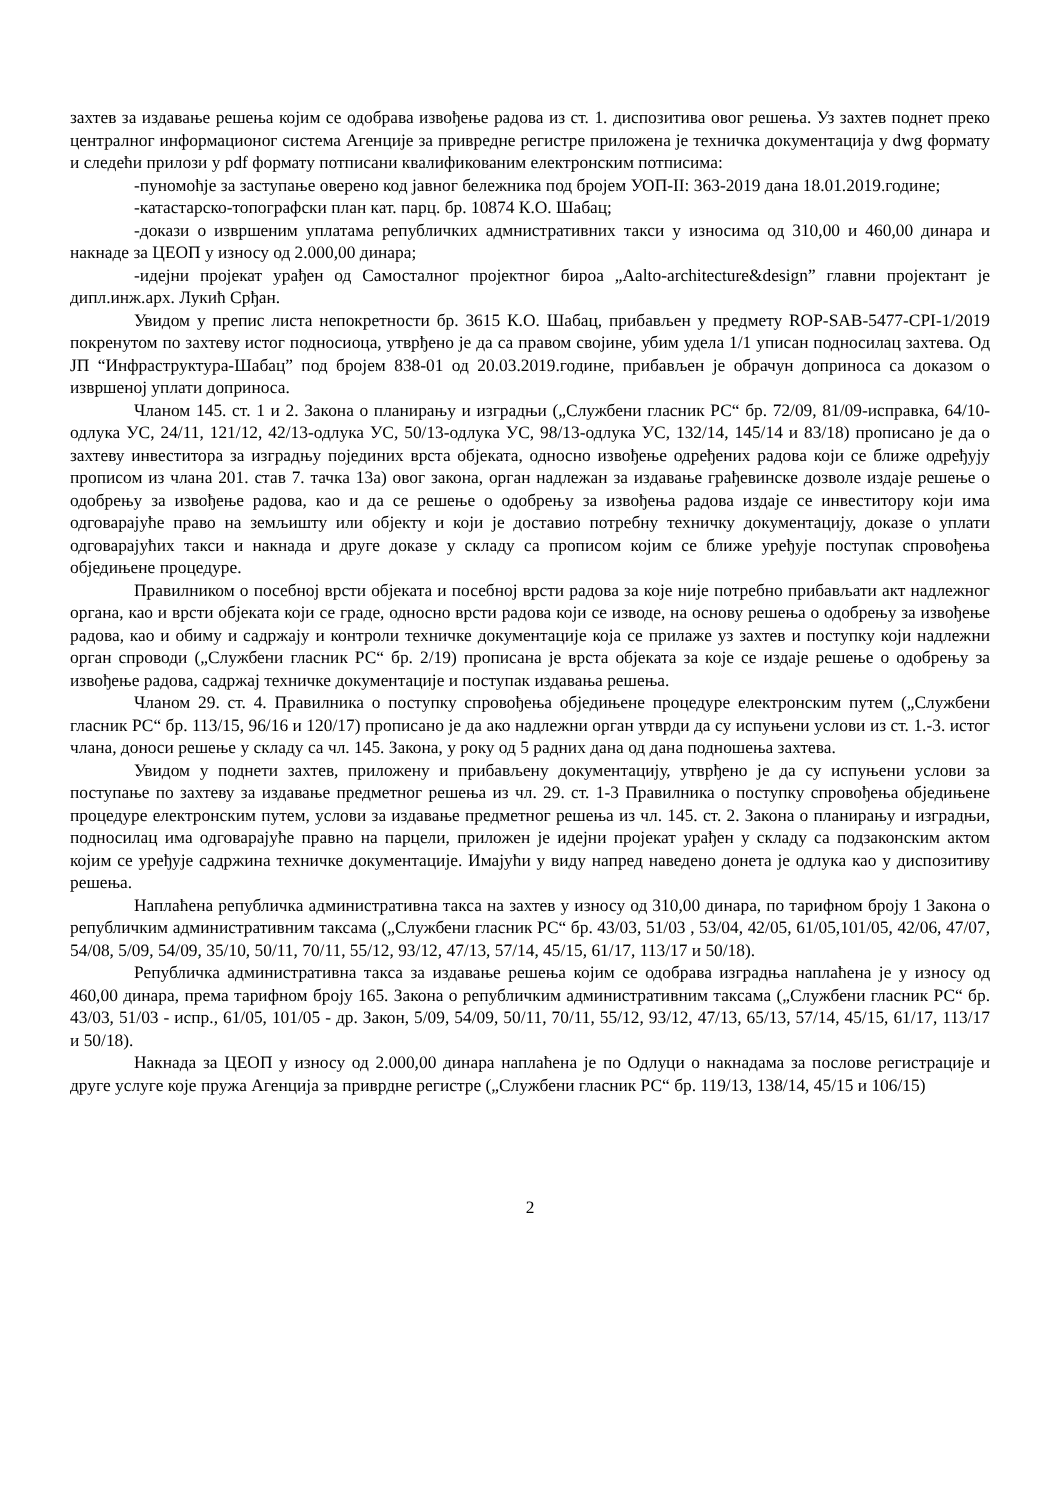захтев за издавање решења којим се одобрава извођење радова из ст. 1. диспозитива овог решења. Уз захтев поднет преко централног информационог система Агенције за привредне регистре приложена је техничка документација у dwg формату и следећи прилози у pdf формату потписани квалификованим електронским потписима:
-пуномоћје за заступање оверено код јавног бележника под бројем УОП-II: 363-2019 дана 18.01.2019.године;
-катастарско-топографски план кат. парц. бр. 10874 К.О. Шабац;
-докази о извршеним уплатама републичких адмнистративних такси у износима од 310,00 и 460,00 динара и накнаде за ЦЕОП у износу од 2.000,00 динара;
-идејни пројекат урађен од Самосталног пројектног бироа „Aalto-architecture&design” главни пројектант је дипл.инж.арх. Лукић Срђан.
Увидом у препис листа непокретности бр. 3615 К.О. Шабац, прибављен у предмету ROP-SAB-5477-CPI-1/2019 покренутом по захтеву истог подносиоца, утврђено је да са правом својине, убим удела 1/1 уписан подносилац захтева. Од ЈП “Инфраструктура-Шабац” под бројем 838-01 од 20.03.2019.године, прибављен је обрачун доприноса са доказом о извршеној уплати доприноса.
Чланом 145. ст. 1 и 2. Закона о планирању и изградњи („Службени гласник РС“ бр. 72/09, 81/09-исправка, 64/10-одлука УС, 24/11, 121/12, 42/13-одлука УС, 50/13-одлука УС, 98/13-одлука УС, 132/14, 145/14 и 83/18) прописано је да о захтеву инвеститора за изградњу појединих врста објеката, односно извођење одређених радова који се ближе одређују прописом из члана 201. став 7. тачка 13а) овог закона, орган надлежан за издавање грађевинске дозволе издаје решење о одобрењу за извођење радова, као и да се решење о одобрењу за извођења радова издаје се инвеститору који има одговарајуће право на земљишту или објекту и који је доставио потребну техничку документацију, доказе о уплати одговарајућих такси и накнада и друге доказе у складу са прописом којим се ближе уређује поступак спровођења обједињене процедуре.
Правилником о посебној врсти објеката и посебној врсти радова за које није потребно прибављати акт надлежног органа, као и врсти објеката који се граде, односно врсти радова који се изводе, на основу решења о одобрењу за извођење радова, као и обиму и садржају и контроли техничке документације која се прилаже уз захтев и поступку који надлежни орган спроводи („Службени гласник РС“ бр. 2/19) прописана је врста објеката за које се издаје решење о одобрењу за извођење радова, садржај техничке документације и поступак издавања решења.
Чланом 29. ст. 4. Правилника о поступку спровођења обједињене процедуре електронским путем („Службени гласник РС“ бр. 113/15, 96/16 и 120/17) прописано је да ако надлежни орган утврди да су испуњени услови из ст. 1.-3. истог члана, доноси решење у складу са чл. 145. Закона, у року од 5 радних дана од дана подношења захтева.
Увидом у поднети захтев, приложену и прибављену документацију, утврђено је да су испуњени услови за поступање по захтеву за издавање предметног решења из чл. 29. ст. 1-3 Правилника о поступку спровођења обједињене процедуре електронским путем, услови за издавање предметног решења из чл. 145. ст. 2. Закона о планирању и изградњи, подносилац има одговарајуће правно на парцели, приложен је идејни пројекат урађен у складу са подзаконским актом којим се уређује садржина техничке документације. Имајући у виду напред наведено донета је одлука као у диспозитиву решења.
Наплаћена републичка административна такса на захтев у износу од 310,00 динара, по тарифном броју 1 Закона о републичким административним таксама („Службени гласник РС“ бр. 43/03, 51/03 , 53/04, 42/05, 61/05,101/05, 42/06, 47/07, 54/08, 5/09, 54/09, 35/10, 50/11, 70/11, 55/12, 93/12, 47/13, 57/14, 45/15, 61/17, 113/17 и 50/18).
Републичка административна такса за издавање решења којим се одобрава изградња наплаћена је у износу од 460,00 динара, према тарифном броју 165. Закона о републичким административним таксама („Службени гласник РС“ бр. 43/03, 51/03 - испр., 61/05, 101/05 - др. Закон, 5/09, 54/09, 50/11, 70/11, 55/12, 93/12, 47/13, 65/13, 57/14, 45/15, 61/17, 113/17 и 50/18).
Накнада за ЦЕОП у износу од 2.000,00 динара наплаћена је по Одлуци о накнадама за послове регистрације и друге услуге које пружа Агенција за приврдне регистре („Службени гласник РС“ бр. 119/13, 138/14, 45/15 и 106/15)
2